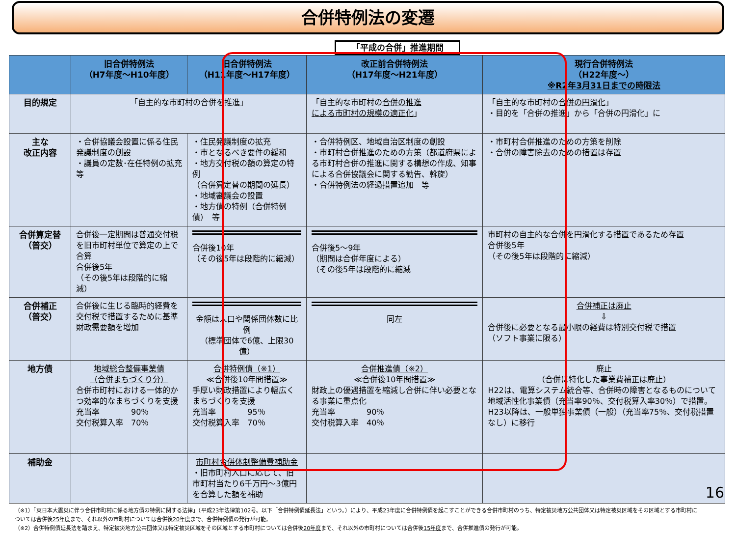合併特例法の変遷
「平成の合併」推進期間
| | 旧合併特例法 （H7年度～H10年度） | 旧合併特例法 （H11年度～H17年度） | 改正前合併特例法 （H17年度～H21年度） | 現行合併特例法 （H22年度～） ※R2年3月31日までの時限法 |
| --- | --- | --- | --- | --- |
| 目的規定 | 「自主的な市町村の合併を推進」 | | 「自主的な市町村の 合併の推進 による市町村の規模の適正化 」 | 「自主的な市町村の 合併の円滑化 」 ・目的を「合併の推進」から「合併の円滑化」に |
| 主な 改正内容 | ・合併協議会設置に係る住民発議制度の創設 ・議員の定数･在任特例の拡充 等 | ・住民発議制度の拡充 ・市となるべき要件の緩和 ・地方交付税の額の算定の特例 （合併算定替の期間の延長） ・地域審議会の設置 ・地方債の特例（合併特例債） 等 | ・合併特例区、地域自治区制度の創設 ・市町村合併推進のための方策（都道府県による市町村合併の推進に関する構想の作成、知事による合併協議会に関する勧告、斡旋） ・合併特例法の経過措置追加 等 | ・市町村合併推進のための方策を削除 ・合併の障害除去のための措置は存置 |
| 合併算定替 （普交） | 合併後一定期間は普通交付税を旧市町村単位で算定の上で合算 合併後5年 （その後5年は段階的に縮減） | 合併後10年 （その後5年は段階的に縮減） | 合併後5～9年 （期間は合併年度による） （その後5年は段階的に縮減 | 市町村の自主的な合併を円滑化する措置であるため存置 合併後5年 （その後5年は段階的に縮減） |
| 合併補正 （普交） | 合併後に生じる臨時的経費を交付税で措置するために基準財政需要額を増加 | 金額は人口や関係団体数に比例 （標準団体で6億、上限30億） | 同左 | 合併補正は廃止 ⇩ 合併後に必要となる最小限の経費は特別交付税で措置 （ソフト事業に限る） |
| 地方債 | 地域総合整備事業債 （合併まちづくり分） 合併市町村における一体的かつ効率的なまちづくりを支援 充当率 90％ 交付税算入率 70％ | 合併特例債（※1） ≪合併後10年間措置≫ 手厚い財政措置により幅広くまちづくりを支援 充当率 95％ 交付税算入率 70％ | 合併推進債（※2） ≪合併後10年間措置≫ 財政上の優遇措置を縮減し合併に伴い必要となる事業に重点化 充当率 90％ 交付税算入率 40％ | 廃止 （合併に特化した事業費補正は廃止） H22は、電算システム統合等、合併時の障害となるものについて地域活性化事業債（充当率90％、交付税算入率30％）で措置。H23以降は、一般単独事業債（一般）（充当率75％、交付税措置なし）に移行 |
| 補助金 | | 市町村合併体制整備費補助金 ・旧市町村人口に応じて、旧市町村当たり6千万円～3億円を合算した額を補助 | | |
（※1）「東日本大震災に伴う合併市町村に係る地方債の特例に関する法律」（平成23年法律第102号。以下「合併特例債延長法」という。）により、平成23年度に合併特例債を起こすことができる合併市町村のうち、特定被災地方公共団体又は特定被災区域をその区域とする市町村については合併後25年度まで、それ以外の市町村については合併後20年度まで、合併特例債の発行が可能。
（※2）合併特例債延長法を踏まえ、特定被災地方公共団体又は特定被災区域をその区域とする市町村については合併後20年度まで、それ以外の市町村については合併後15年度まで、合併推進債の発行が可能。
16